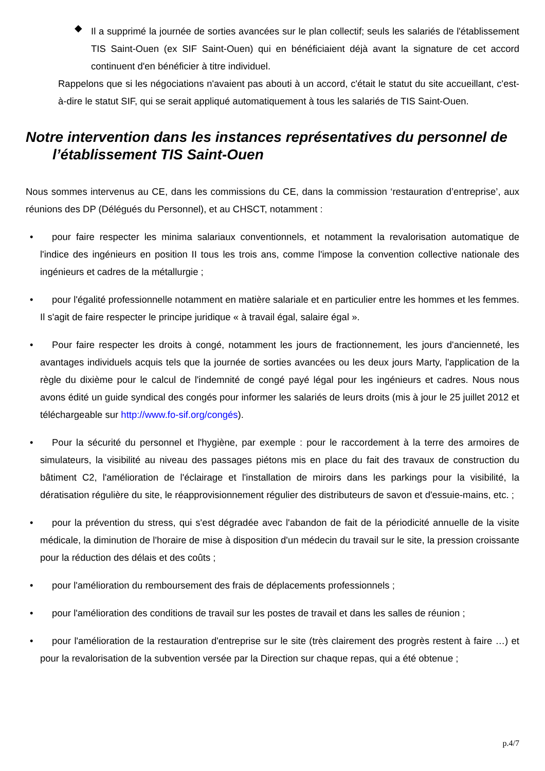◆
Il a supprimé la journée de sorties avancées sur le plan collectif; seuls les salariés de l'établissement TIS Saint-Ouen (ex SIF Saint-Ouen) qui en bénéficiaient déjà avant la signature de cet accord continuent d'en bénéficier à titre individuel.
Rappelons que si les négociations n'avaient pas abouti à un accord, c'était le statut du site accueillant, c'est-à-dire le statut SIF, qui se serait appliqué automatiquement à tous les salariés de TIS Saint-Ouen.
Notre intervention dans les instances représentatives du personnel de l’établissement TIS Saint-Ouen
Nous sommes intervenus au CE, dans les commissions du CE, dans la commission ‘restauration d’entreprise’, aux réunions des DP (Délégués du Personnel), et au CHSCT, notamment :
• pour faire respecter les minima salariaux conventionnels, et notamment la revalorisation automatique de l'indice des ingénieurs en position II tous les trois ans, comme l'impose la convention collective nationale des ingénieurs et cadres de la métallurgie ;
• pour l'égalité professionnelle notamment en matière salariale et en particulier entre les hommes et les femmes. Il s'agit de faire respecter le principe juridique « à travail égal, salaire égal ».
• Pour faire respecter les droits à congé, notamment les jours de fractionnement, les jours d'ancienneté, les avantages individuels acquis tels que la journée de sorties avancées ou les deux jours Marty, l'application de la règle du dixième pour le calcul de l'indemnité de congé payé légal pour les ingénieurs et cadres. Nous nous avons édité un guide syndical des congés pour informer les salariés de leurs droits (mis à jour le 25 juillet 2012 et téléchargeable sur http://www.fo-sif.org/congés).
• Pour la sécurité du personnel et l'hygiène, par exemple : pour le raccordement à la terre des armoires de simulateurs, la visibilité au niveau des passages piétons mis en place du fait des travaux de construction du bâtiment C2, l'amélioration de l'éclairage et l'installation de miroirs dans les parkings pour la visibilité, la dératisation régulière du site, le réapprovisionnement régulier des distributeurs de savon et d'essuie-mains, etc. ;
• pour la prévention du stress, qui s'est dégradée avec l'abandon de fait de la périodicité annuelle de la visite médicale, la diminution de l'horaire de mise à disposition d'un médecin du travail sur le site, la pression croissante pour la réduction des délais et des coûts ;
• pour l'amélioration du remboursement des frais de déplacements professionnels ;
• pour l'amélioration des conditions de travail sur les postes de travail et dans les salles de réunion ;
• pour l'amélioration de la restauration d'entreprise sur le site (très clairement des progrès restent à faire …) et pour la revalorisation de la subvention versée par la Direction sur chaque repas, qui a été obtenue ;
p.4/7